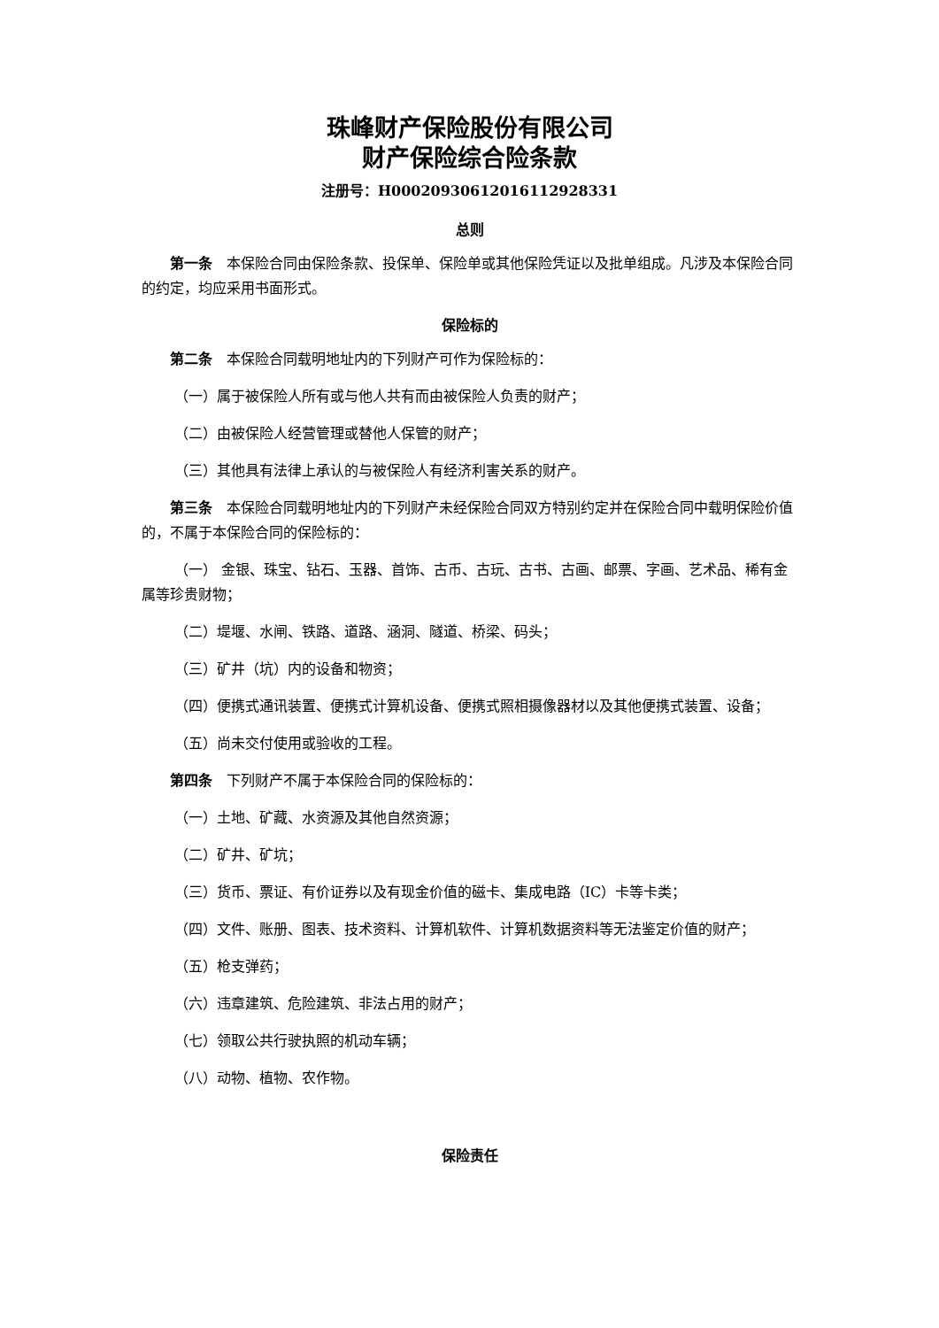珠峰财产保险股份有限公司
财产保险综合险条款
注册号：H00020930612016112928331
总则
第一条　本保险合同由保险条款、投保单、保险单或其他保险凭证以及批单组成。凡涉及本保险合同的约定，均应采用书面形式。
保险标的
第二条　本保险合同载明地址内的下列财产可作为保险标的：
（一）属于被保险人所有或与他人共有而由被保险人负责的财产；
（二）由被保险人经营管理或替他人保管的财产；
（三）其他具有法律上承认的与被保险人有经济利害关系的财产。
第三条　本保险合同载明地址内的下列财产未经保险合同双方特别约定并在保险合同中载明保险价值的，不属于本保险合同的保险标的：
（一） 金银、珠宝、钻石、玉器、首饰、古币、古玩、古书、古画、邮票、字画、艺术品、稀有金属等珍贵财物；
（二）堤堰、水闸、铁路、道路、涵洞、隧道、桥梁、码头；
（三）矿井（坑）内的设备和物资；
（四）便携式通讯装置、便携式计算机设备、便携式照相摄像器材以及其他便携式装置、设备；
（五）尚未交付使用或验收的工程。
第四条　下列财产不属于本保险合同的保险标的：
（一）土地、矿藏、水资源及其他自然资源；
（二）矿井、矿坑；
（三）货币、票证、有价证券以及有现金价值的磁卡、集成电路（IC）卡等卡类；
（四）文件、账册、图表、技术资料、计算机软件、计算机数据资料等无法鉴定价值的财产；
（五）枪支弹药；
（六）违章建筑、危险建筑、非法占用的财产；
（七）领取公共行驶执照的机动车辆；
（八）动物、植物、农作物。
保险责任